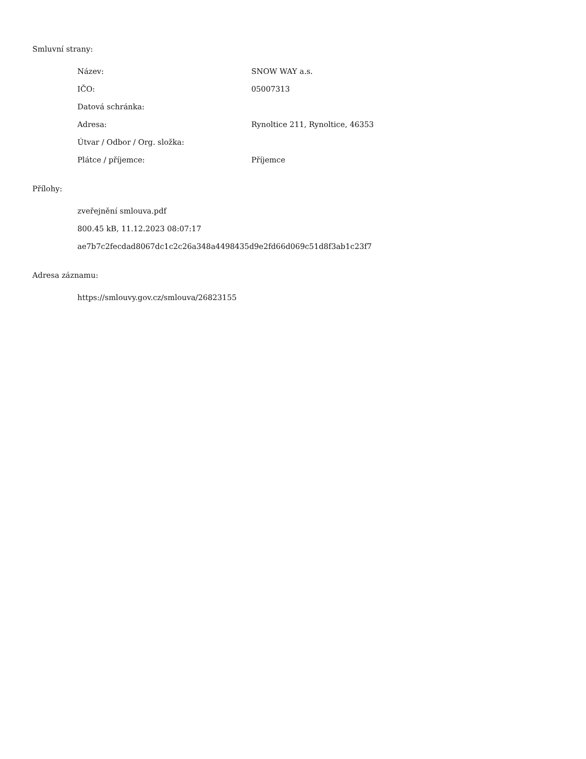Smluvní strany:
| Název: | SNOW WAY a.s. |
| IČO: | 05007313 |
| Datová schránka: | |
| Adresa: | Rynoltice 211, Rynoltice, 46353 |
| Útvar / Odbor / Org. složka: | |
| Plátce / příjemce: | Příjemce |
Přílohy:
zveřejnění smlouva.pdf
800.45 kB, 11.12.2023 08:07:17
ae7b7c2fecdad8067dc1c2c26a348a4498435d9e2fd66d069c51d8f3ab1c23f7
Adresa záznamu:
https://smlouvy.gov.cz/smlouva/26823155